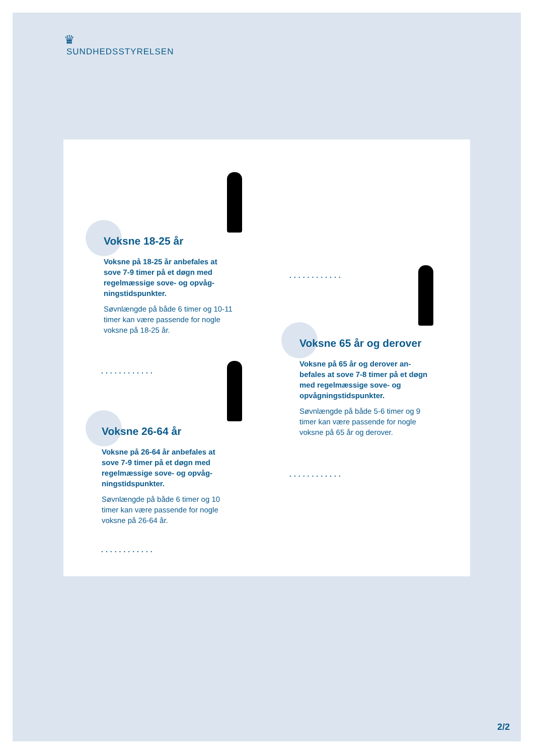♛
SUNDHEDSSTYRELSEN
Voksne 18-25 år
Voksne på 18-25 år anbefales at sove 7-9 timer på et døgn med regelmæssige sove- og opvåg-ningstidspunkter.
Søvnlængde på både 6 timer og 10-11 timer kan være passende for nogle voksne på 18-25 år.
............
Voksne 26-64 år
Voksne på 26-64 år anbefales at sove 7-9 timer på et døgn med regelmæssige sove- og opvåg-ningstidspunkter.
Søvnlængde på både 6 timer og 10 timer kan være passende for nogle voksne på 26-64 år.
............
............
Voksne 65 år og derover
Voksne på 65 år og derover an-befales at sove 7-8 timer på et døgn med regelmæssige sove- og opvågningstidspunkter.
Søvnlængde på både 5-6 timer og 9 timer kan være passende for nogle voksne på 65 år og derover.
............
2/2